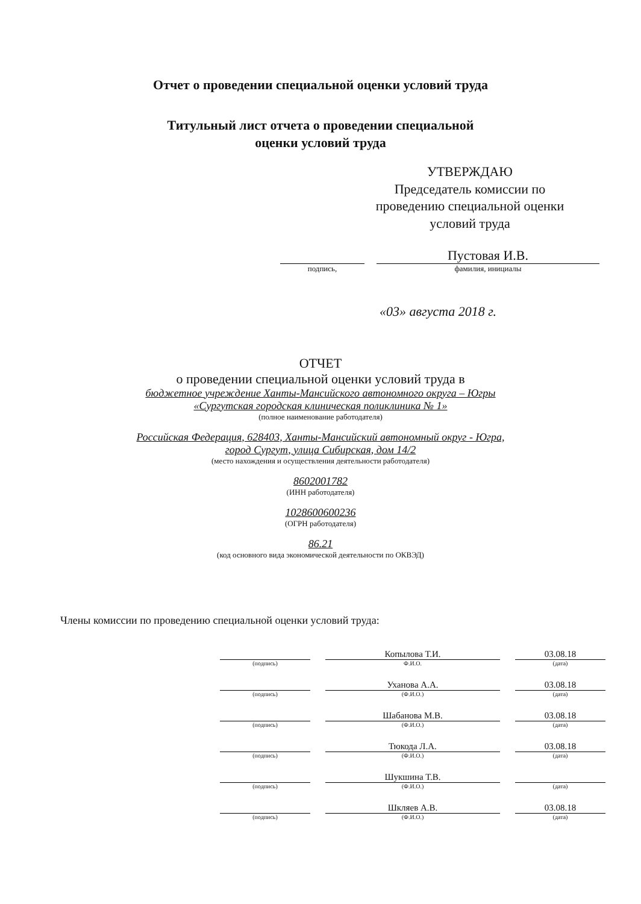Отчет о проведении специальной оценки условий труда
Титульный лист отчета о проведении специальной
оценки условий труда
УТВЕРЖДАЮ
Председатель комиссии по проведению специальной оценки условий труда
Пустовая И.В.
подпись, фамилия, инициалы
«03» августа 2018 г.
ОТЧЕТ
о проведении специальной оценки условий труда в
бюджетное учреждение Ханты-Мансийского автономного округа – Югры
«Сургутская городская клиническая поликлиника № 1»
(полное наименование работодателя)
Российская Федерация, 628403, Ханты-Мансийский автономный округ - Югра,
город Сургут, улица Сибирская, дом 14/2
(место нахождения и осуществления деятельности работодателя)
8602001782
(ИНН работодателя)
1028600600236
(ОГРН работодателя)
86.21
(код основного вида экономической деятельности по ОКВЭД)
Члены комиссии по проведению специальной оценки условий труда:
| | | Копылова Т.И. | | 03.08.18 |
| (подпись) | | Ф.И.О. | | (дата) |
| | | Уханова А.А. | | 03.08.18 |
| (подпись) | | (Ф.И.О.) | | (дата) |
| | | Шабанова М.В. | | 03.08.18 |
| (подпись) | | (Ф.И.О.) | | (дата) |
| | | Тюкода Л.А. | | 03.08.18 |
| (подпись) | | (Ф.И.О.) | | (дата) |
| | | Шукшина Т.В. | | |
| (подпись) | | (Ф.И.О.) | | (дата) |
| | | Шкляев А.В. | | 03.08.18 |
| (подпись) | | (Ф.И.О.) | | (дата) |